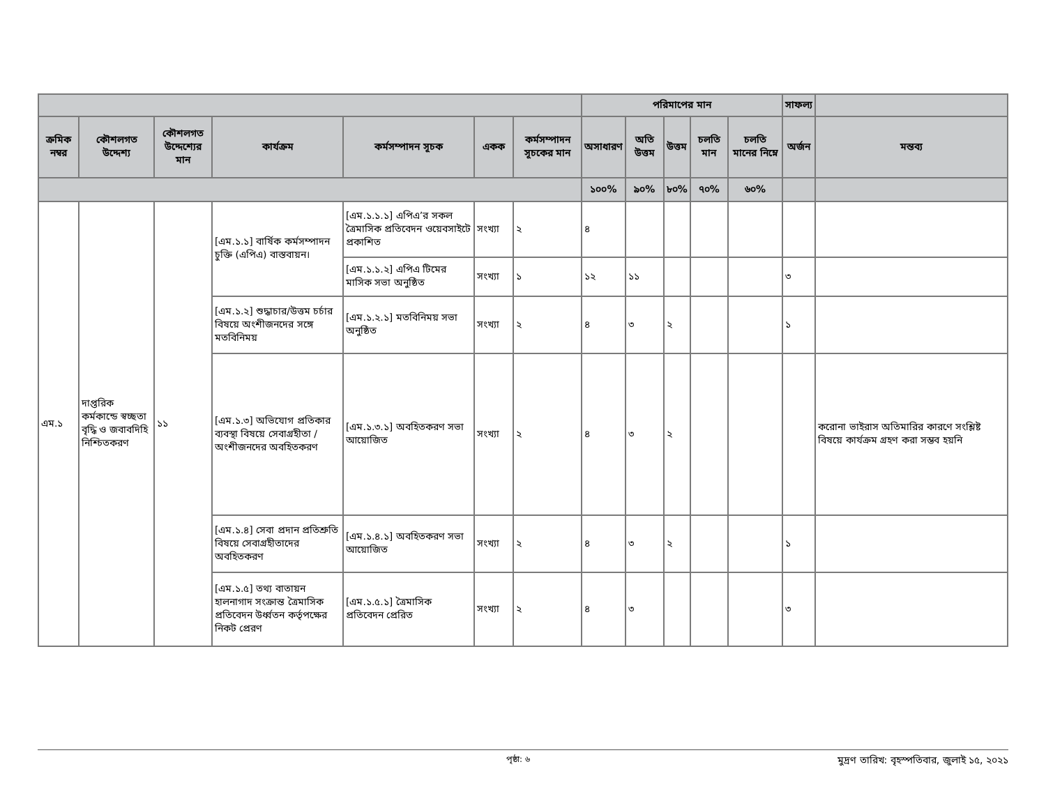| | | | | | | | পরিমাপের মান | | | | | সাফল্য | |
| --- | --- | --- | --- | --- | --- | --- | --- | --- | --- | --- | --- | --- | --- |
| ক্রমিক নম্বর | কৌশলগত উদ্দেশ্য | কৌশলগত উদ্দেশ্যের মান | কার্যক্রম | কর্মসম্পাদন সূচক | একক | কর্মসম্পাদন সূচকের মান | অসাধারণ | অতি উত্তম | উত্তম | চলতি মান | চলতি মানের নিম্নে | অর্জন | মন্তব্য |
| | | | | | | | ১০০% | ৯০% | ৮০% | ৭০% | ৬০% | | |
| এম.১ | দাপ্তরিক কর্মকান্ডে স্বচ্ছতা বৃদ্ধি ও জবাবদিহি নিশ্চিতকরণ | ১১ | [এম.১.১] বার্ষিক কর্মসম্পাদন চুক্তি (এপিএ) বাস্তবায়ন। | [এম.১.১.১] এপিএ’র সকল ত্রৈমাসিক প্রতিবেদন ওয়েবসাইটে প্রকাশিত | সংখ্যা | ২ | ৪ | | | | | | |
| | | | | [এম.১.১.২] এপিএ টিমের মাসিক সভা অনুষ্ঠিত | সংখ্যা | ১ | ১২ | ১১ | | | | ৩ | |
| | | | [এম.১.২] শুদ্ধাচার/উত্তম চর্চার বিষয়ে অংশীজনদের সঙ্গে মতবিনিময় | [এম.১.২.১] মতবিনিময় সভা অনুষ্ঠিত | সংখ্যা | ২ | ৪ | ৩ | ২ | | | ১ | |
| | | | [এম.১.৩] অভিযোগ প্রতিকার ব্যবস্থা বিষয়ে সেবাগ্রহীতা /অংশীজনদের অবহিতকরণ | [এম.১.৩.১] অবহিতকরণ সভা আয়োজিত | সংখ্যা | ২ | ৪ | ৩ | ২ | | | | করোনা ভাইরাস অতিমারির কারণে সংশ্লিষ্ট বিষয়ে কার্যক্রম গ্রহণ করা সম্ভব হয়নি |
| | | | [এম.১.৪] সেবা প্রদান প্রতিশ্রুতি বিষয়ে সেবাগ্রহীতাদের অবহিতকরণ | [এম.১.৪.১] অবহিতকরণ সভা আয়োজিত | সংখ্যা | ২ | ৪ | ৩ | ২ | | | ১ | |
| | | | [এম.১.৫] তথ্য বাতায়ন হালনাগাদ সংক্রান্ত ত্রৈমাসিক প্রতিবেদন উর্ধ্বতন কর্তৃপক্ষের নিকট প্রেরণ | [এম.১.৫.১] ত্রৈমাসিক প্রতিবেদন প্রেরিত | সংখ্যা | ২ | ৪ | ৩ | | | | ৩ | |
পৃষ্ঠা: ৬ মুদ্রণ তারিখ: বৃহস্পতিবার, জুলাই ১৫, ২০২১